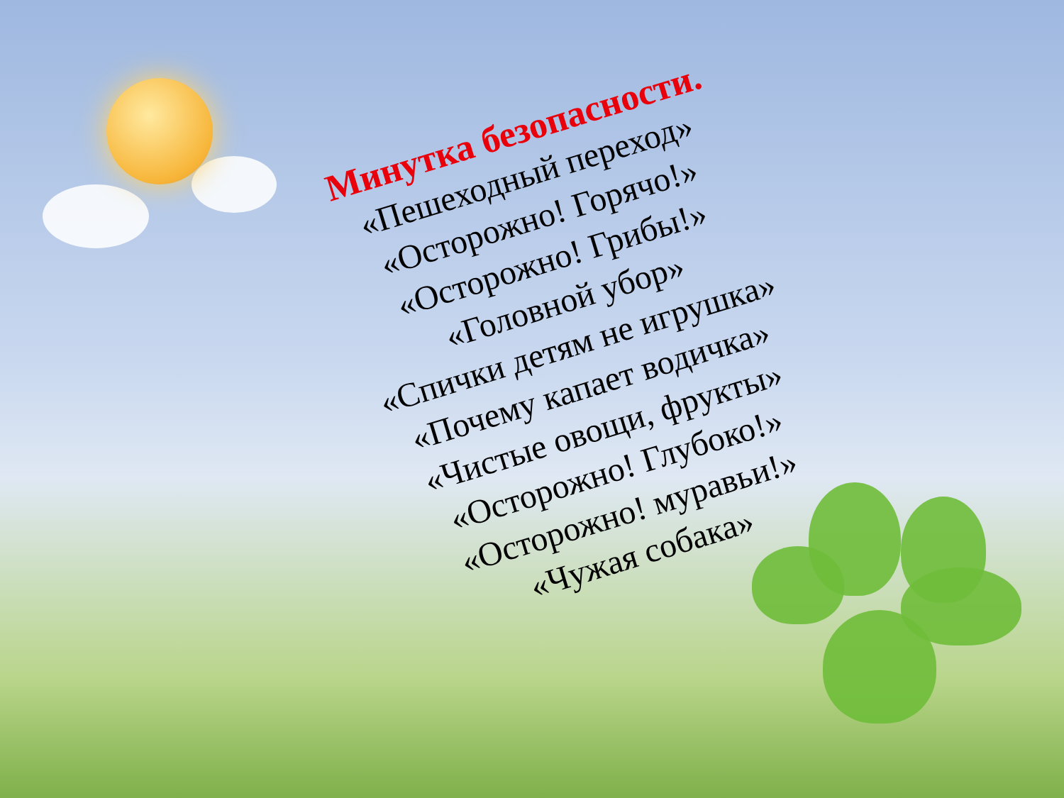Минутка безопасности.
«Пешеходный переход»
«Осторожно! Горячо!»
«Осторожно! Грибы!»
«Головной убор»
«Спички детям не игрушка»
«Почему капает водичка»
«Чистые овощи, фрукты»
«Осторожно! Глубоко!»
«Осторожно! муравьи!»
«Чужая собака»